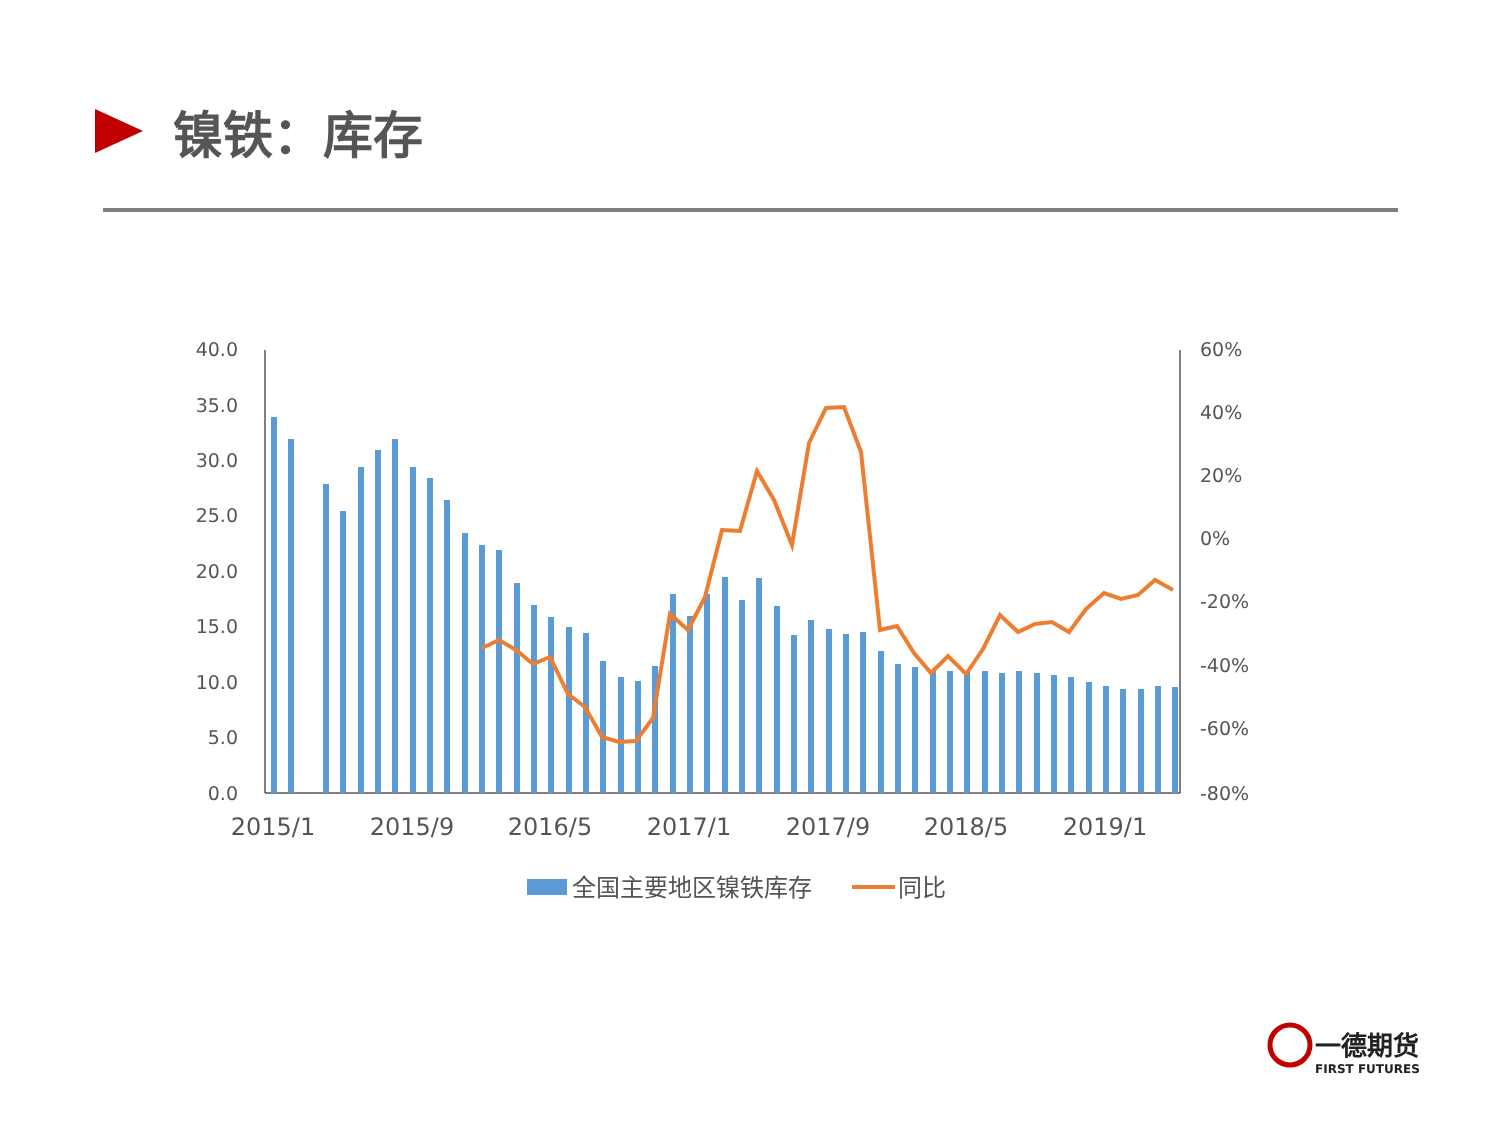镍铁：库存
40.0
35.0
30.0
25.0
20.0
15.0
10.0
5.0
0.0
60%
40%
20%
0%
-20%
-40%
-60%
-80%
2015/1
2015/9
2016/5
2017/1
2017/9
2018/5
2019/1
全国主要地区镍铁库存
同比
一德期货
FIRST FUTURES